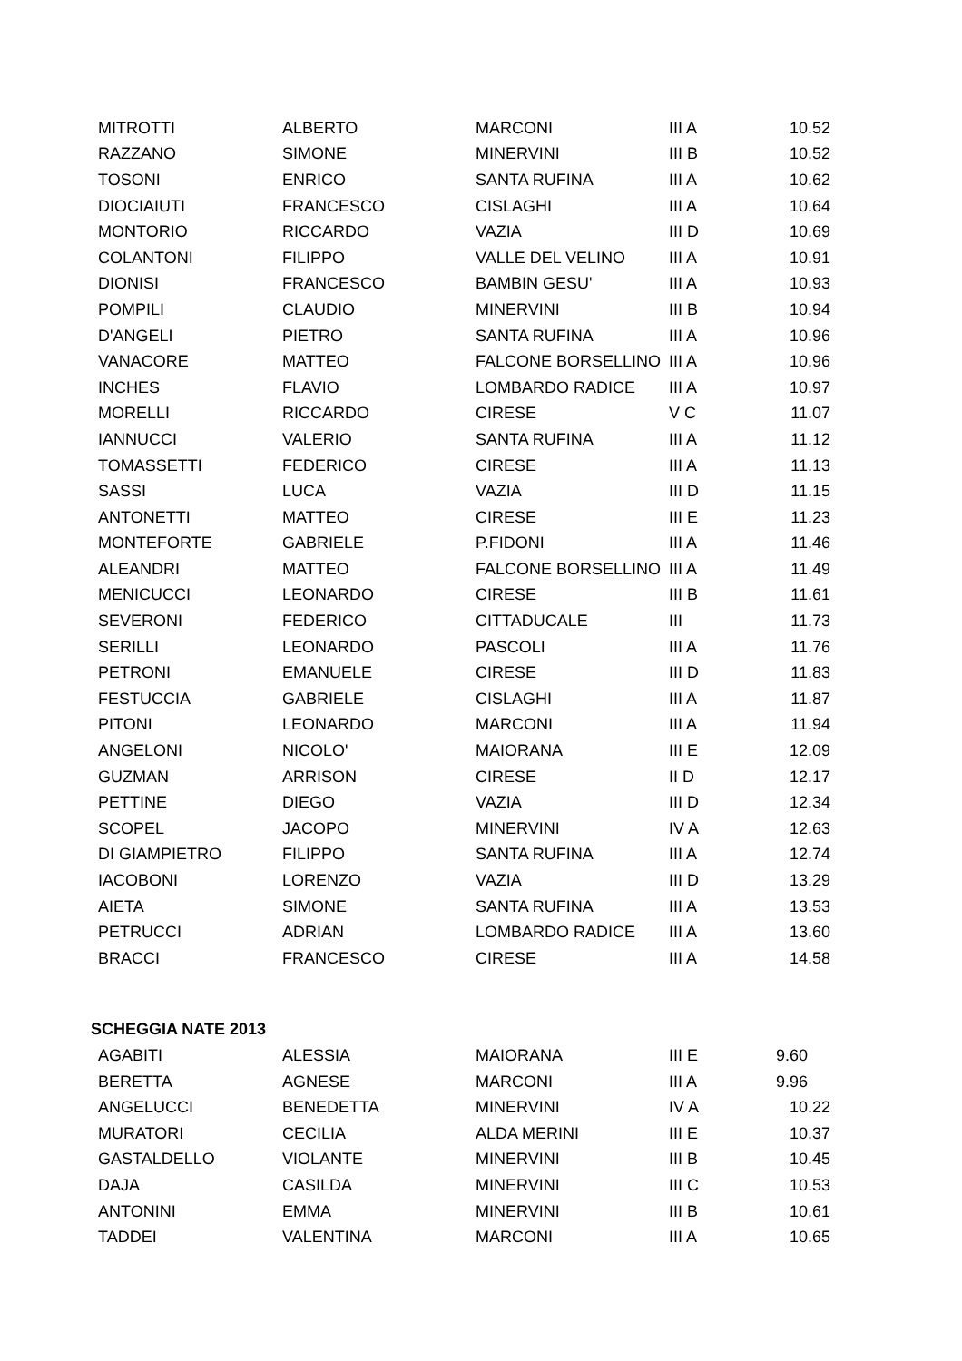| MITROTTI | ALBERTO | MARCONI | III A | 10.52 |
| RAZZANO | SIMONE | MINERVINI | III B | 10.52 |
| TOSONI | ENRICO | SANTA RUFINA | III A | 10.62 |
| DIOCIAIUTI | FRANCESCO | CISLAGHI | III A | 10.64 |
| MONTORIO | RICCARDO | VAZIA | III D | 10.69 |
| COLANTONI | FILIPPO | VALLE DEL VELINO | III A | 10.91 |
| DIONISI | FRANCESCO | BAMBIN GESU' | III A | 10.93 |
| POMPILI | CLAUDIO | MINERVINI | III B | 10.94 |
| D'ANGELI | PIETRO | SANTA RUFINA | III A | 10.96 |
| VANACORE | MATTEO | FALCONE BORSELLINO | III A | 10.96 |
| INCHES | FLAVIO | LOMBARDO RADICE | III A | 10.97 |
| MORELLI | RICCARDO | CIRESE | V C | 11.07 |
| IANNUCCI | VALERIO | SANTA RUFINA | III A | 11.12 |
| TOMASSETTI | FEDERICO | CIRESE | III A | 11.13 |
| SASSI | LUCA | VAZIA | III D | 11.15 |
| ANTONETTI | MATTEO | CIRESE | III E | 11.23 |
| MONTEFORTE | GABRIELE | P.FIDONI | III A | 11.46 |
| ALEANDRI | MATTEO | FALCONE BORSELLINO | III A | 11.49 |
| MENICUCCI | LEONARDO | CIRESE | III B | 11.61 |
| SEVERONI | FEDERICO | CITTADUCALE | III | 11.73 |
| SERILLI | LEONARDO | PASCOLI | III A | 11.76 |
| PETRONI | EMANUELE | CIRESE | III D | 11.83 |
| FESTUCCIA | GABRIELE | CISLAGHI | III A | 11.87 |
| PITONI | LEONARDO | MARCONI | III A | 11.94 |
| ANGELONI | NICOLO' | MAIORANA | III E | 12.09 |
| GUZMAN | ARRISON | CIRESE | II D | 12.17 |
| PETTINE | DIEGO | VAZIA | III D | 12.34 |
| SCOPEL | JACOPO | MINERVINI | IV A | 12.63 |
| DI GIAMPIETRO | FILIPPO | SANTA RUFINA | III A | 12.74 |
| IACOBONI | LORENZO | VAZIA | III D | 13.29 |
| AIETA | SIMONE | SANTA RUFINA | III A | 13.53 |
| PETRUCCI | ADRIAN | LOMBARDO RADICE | III A | 13.60 |
| BRACCI | FRANCESCO | CIRESE | III A | 14.58 |
| SCHEGGIA NATE 2013 | | | | |
| AGABITI | ALESSIA | MAIORANA | III E | 9.60 |
| BERETTA | AGNESE | MARCONI | III A | 9.96 |
| ANGELUCCI | BENEDETTA | MINERVINI | IV A | 10.22 |
| MURATORI | CECILIA | ALDA MERINI | III E | 10.37 |
| GASTALDELLO | VIOLANTE | MINERVINI | III B | 10.45 |
| DAJA | CASILDA | MINERVINI | III C | 10.53 |
| ANTONINI | EMMA | MINERVINI | III B | 10.61 |
| TADDEI | VALENTINA | MARCONI | III A | 10.65 |